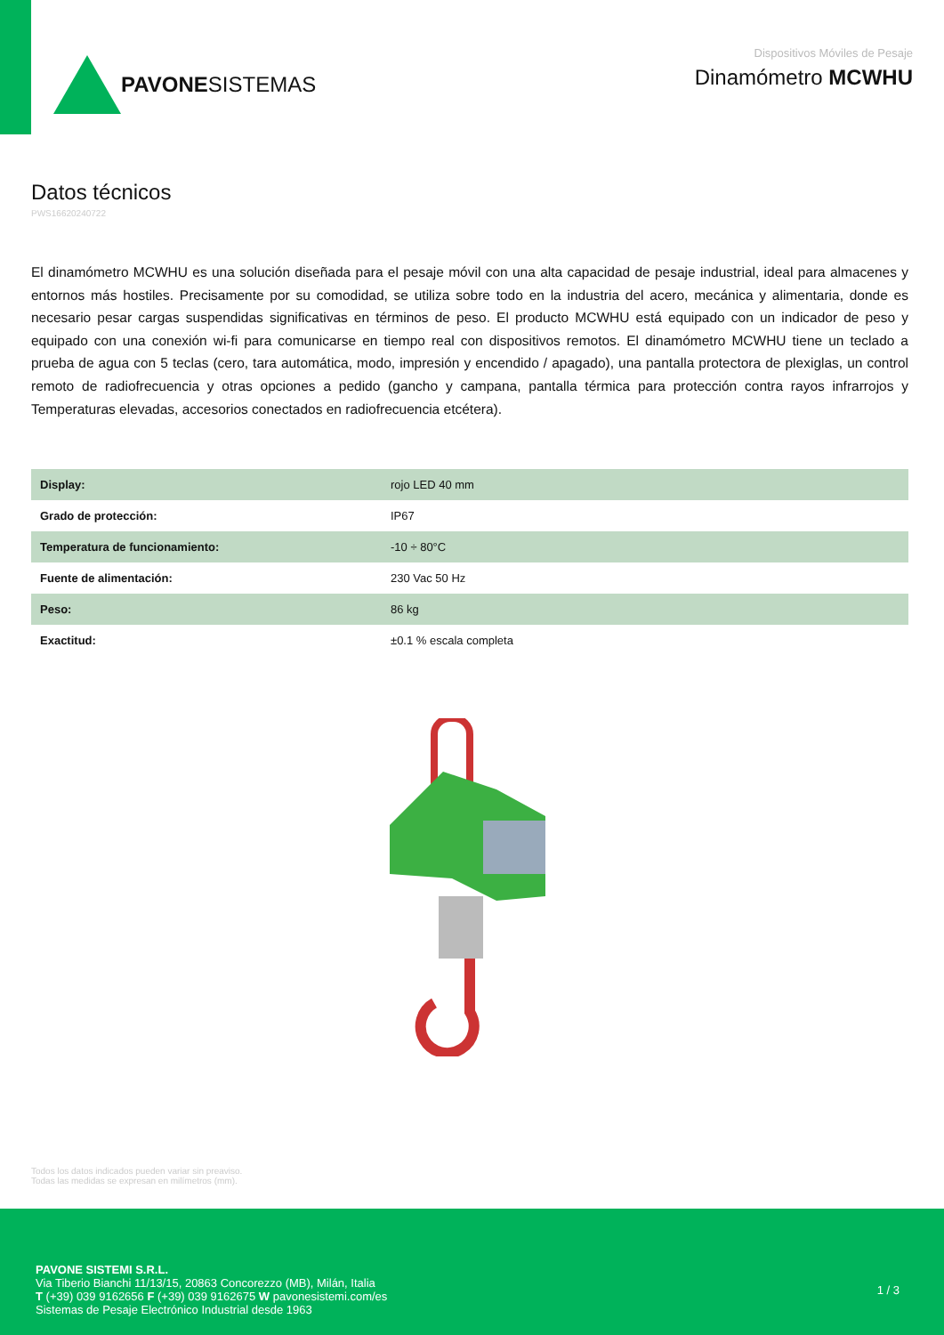PAVONE SISTEMAS
Dispositivos Móviles de Pesaje
Dinamómetro MCWHU
Datos técnicos
PWS16620240722
El dinamómetro MCWHU es una solución diseñada para el pesaje móvil con una alta capacidad de pesaje industrial, ideal para almacenes y entornos más hostiles. Precisamente por su comodidad, se utiliza sobre todo en la industria del acero, mecánica y alimentaria, donde es necesario pesar cargas suspendidas significativas en términos de peso. El producto MCWHU está equipado con un indicador de peso y equipado con una conexión wi-fi para comunicarse en tiempo real con dispositivos remotos. El dinamómetro MCWHU tiene un teclado a prueba de agua con 5 teclas (cero, tara automática, modo, impresión y encendido / apagado), una pantalla protectora de plexiglas, un control remoto de radiofrecuencia y otras opciones a pedido (gancho y campana, pantalla térmica para protección contra rayos infrarrojos y Temperaturas elevadas, accesorios conectados en radiofrecuencia etcétera).
| Display: | rojo LED 40 mm |
| Grado de protección: | IP67 |
| Temperatura de funcionamiento: | -10 ÷ 80°C |
| Fuente de alimentación: | 230 Vac 50 Hz |
| Peso: | 86 kg |
| Exactitud: | ±0.1 % escala completa |
Todos los datos indicados pueden variar sin preaviso.
Todas las medidas se expresan en milímetros (mm).
PAVONE SISTEMI S.R.L.
Via Tiberio Bianchi 11/13/15, 20863 Concorezzo (MB), Milán, Italia
T (+39) 039 9162656 F (+39) 039 9162675 W pavonesistemi.com/es
Sistemas de Pesaje Electrónico Industrial desde 1963
1 / 3